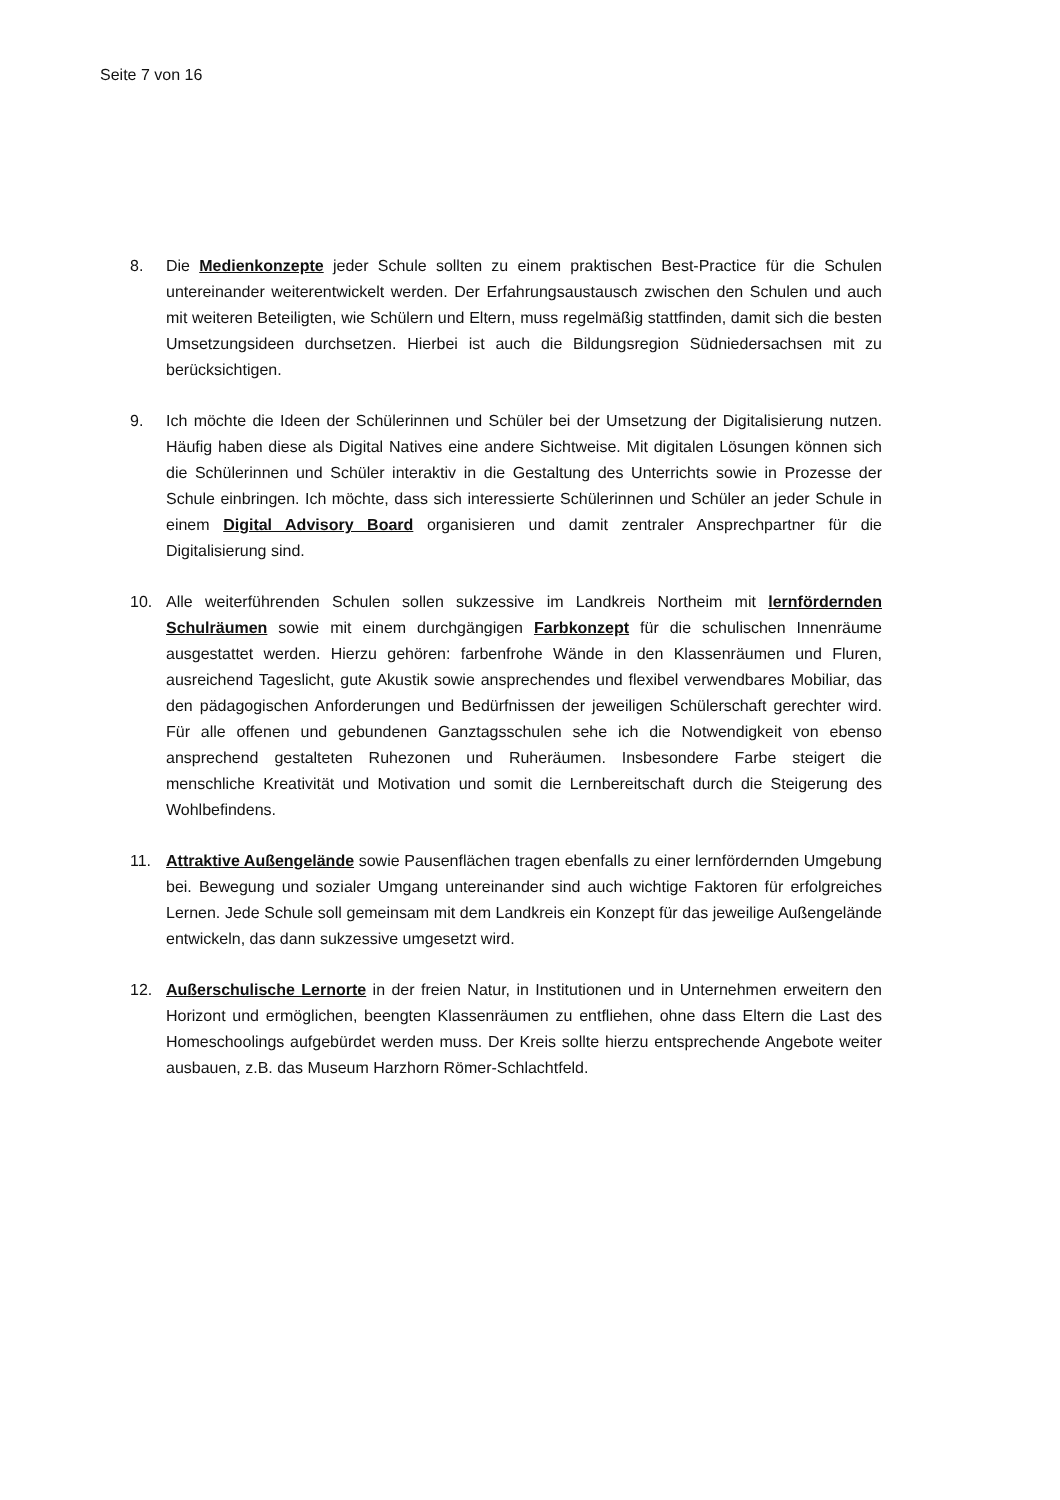Seite 7 von 16
8. Die Medienkonzepte jeder Schule sollten zu einem praktischen Best-Practice für die Schulen untereinander weiterentwickelt werden. Der Erfahrungsaustausch zwischen den Schulen und auch mit weiteren Beteiligten, wie Schülern und Eltern, muss regelmäßig stattfinden, damit sich die besten Umsetzungsideen durchsetzen. Hierbei ist auch die Bildungsregion Südniedersachsen mit zu berücksichtigen.
9. Ich möchte die Ideen der Schülerinnen und Schüler bei der Umsetzung der Digitalisierung nutzen. Häufig haben diese als Digital Natives eine andere Sichtweise. Mit digitalen Lösungen können sich die Schülerinnen und Schüler interaktiv in die Gestaltung des Unterrichts sowie in Prozesse der Schule einbringen. Ich möchte, dass sich interessierte Schülerinnen und Schüler an jeder Schule in einem Digital Advisory Board organisieren und damit zentraler Ansprechpartner für die Digitalisierung sind.
10. Alle weiterführenden Schulen sollen sukzessive im Landkreis Northeim mit lernfördernden Schulräumen sowie mit einem durchgängigen Farbkonzept für die schulischen Innenräume ausgestattet werden. Hierzu gehören: farbenfrohe Wände in den Klassenräumen und Fluren, ausreichend Tageslicht, gute Akustik sowie ansprechendes und flexibel verwendbares Mobiliar, das den pädagogischen Anforderungen und Bedürfnissen der jeweiligen Schülerschaft gerechter wird. Für alle offenen und gebundenen Ganztagsschulen sehe ich die Notwendigkeit von ebenso ansprechend gestalteten Ruhezonen und Ruheräumen. Insbesondere Farbe steigert die menschliche Kreativität und Motivation und somit die Lernbereitschaft durch die Steigerung des Wohlbefindens.
11. Attraktive Außengelände sowie Pausenflächen tragen ebenfalls zu einer lernfördernden Umgebung bei. Bewegung und sozialer Umgang untereinander sind auch wichtige Faktoren für erfolgreiches Lernen. Jede Schule soll gemeinsam mit dem Landkreis ein Konzept für das jeweilige Außengelände entwickeln, das dann sukzessive umgesetzt wird.
12. Außerschulische Lernorte in der freien Natur, in Institutionen und in Unternehmen erweitern den Horizont und ermöglichen, beengten Klassenräumen zu entfliehen, ohne dass Eltern die Last des Homeschoolings aufgebürdet werden muss. Der Kreis sollte hierzu entsprechende Angebote weiter ausbauen, z.B. das Museum Harzhorn Römer-Schlachtfeld.